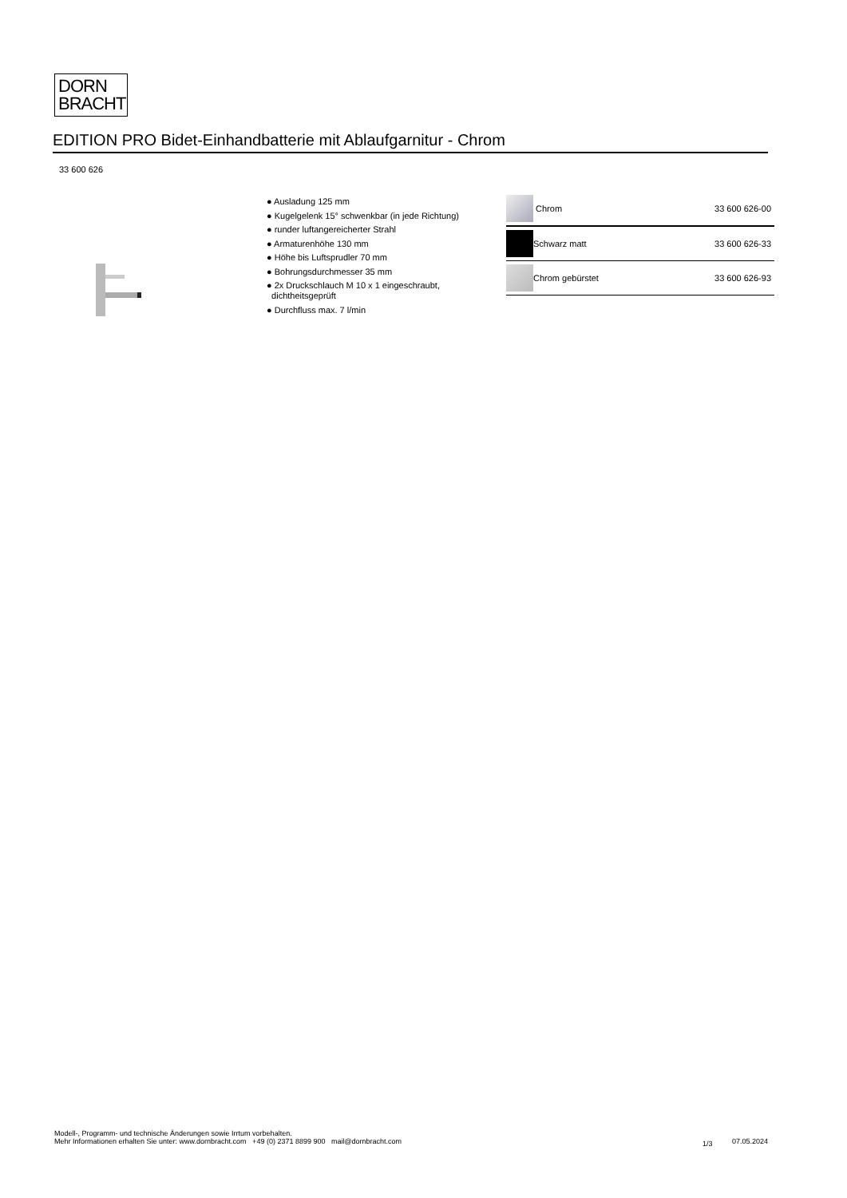DORN
BRACHT
EDITION PRO Bidet-Einhandbatterie mit Ablaufgarnitur - Chrom
33 600 626
● Ausladung 125 mm
● Kugelgelenk 15° schwenkbar (in jede Richtung)
● runder luftangereicherter Strahl
● Armaturenhöhe 130 mm
● Höhe bis Luftsprudler 70 mm
● Bohrungsdurchmesser 35 mm
● 2x Druckschlauch M 10 x 1 eingeschraubt,
dichtheitsgeprüft
● Durchfluss max. 7 l/min
| | Chrom | 33 600 626-00 |
| | Schwarz matt | 33 600 626-33 |
| | Chrom gebürstet | 33 600 626-93 |
Modell-, Programm- und technische Änderungen sowie Irrtum vorbehalten.
Mehr Informationen erhalten Sie unter: www.dornbracht.com +49 (0) 2371 8899 900 mail@dornbracht.com
1/3 07.05.2024